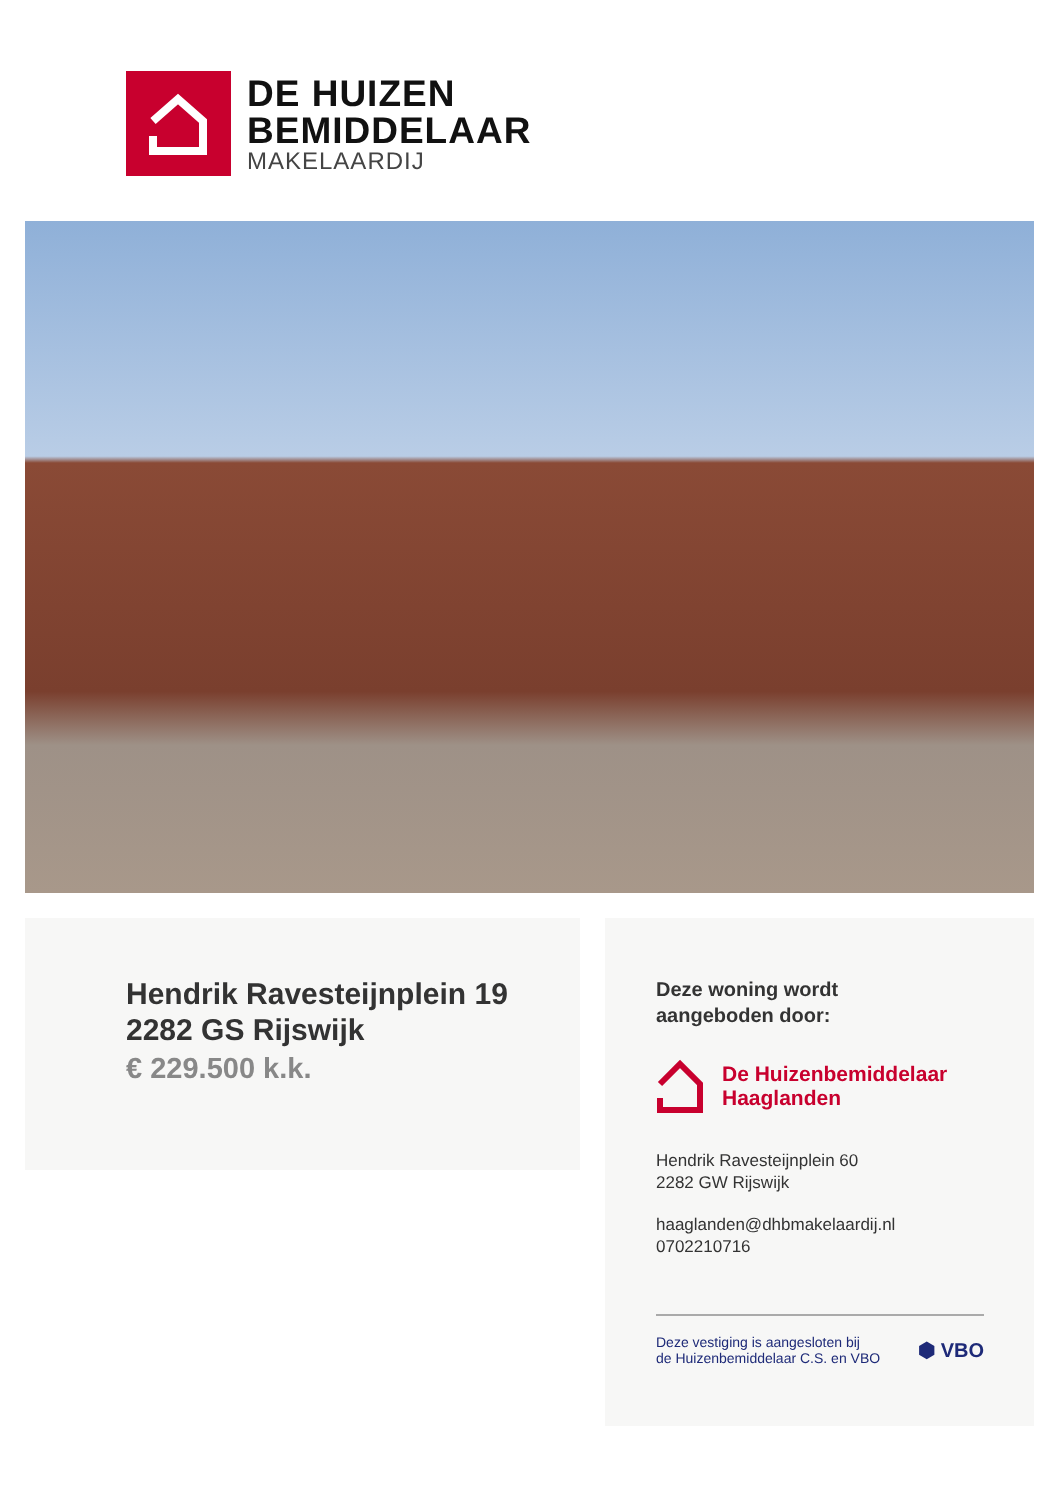DE HUIZEN
BEMIDDELAAR
MAKELAARDIJ
Hendrik Ravesteijnplein 19
2282 GS Rijswijk
€ 229.500 k.k.
Deze woning wordt
aangeboden door:
De Huizenbemiddelaar
Haaglanden
Hendrik Ravesteijnplein 60
2282 GW Rijswijk
haaglanden@dhbmakelaardij.nl
0702210716
Deze vestiging is aangesloten bij
de Huizenbemiddelaar C.S. en VBO
⬢ VBO